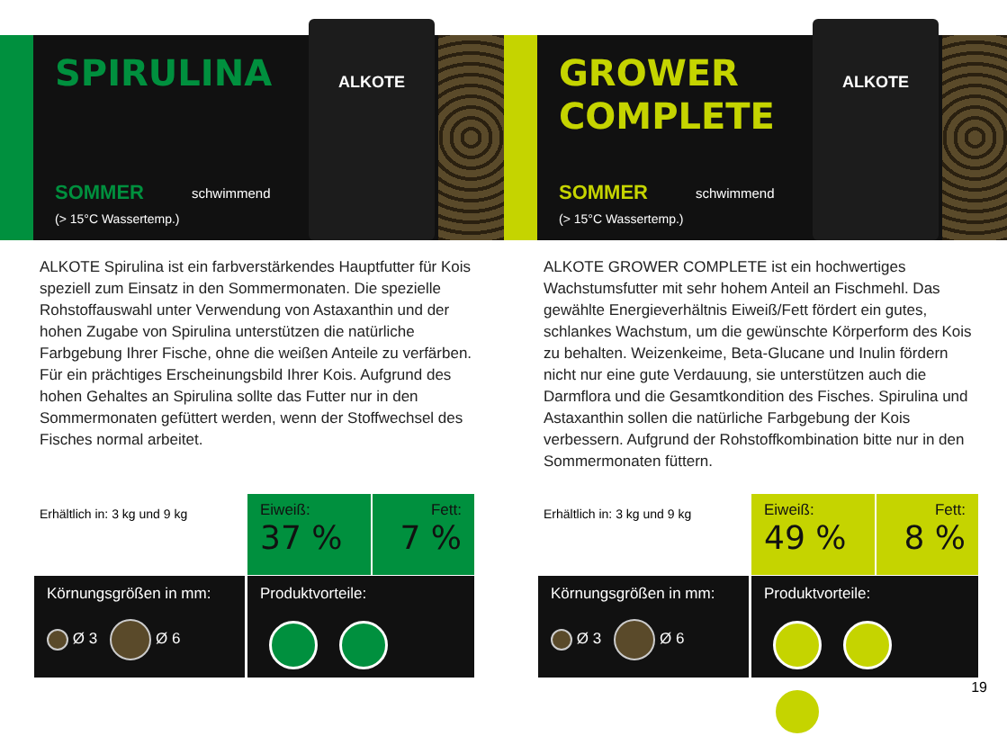SPIRULINA
SOMMER schwimmend
(> 15°C Wassertemp.)
ALKOTE
ALKOTE Spirulina ist ein farbverstärkendes Hauptfutter für Kois speziell zum Einsatz in den Sommermonaten. Die spezielle Rohstoffauswahl unter Verwendung von Astaxanthin und der hohen Zugabe von Spirulina unterstützen die natürliche Farbgebung Ihrer Fische, ohne die weißen Anteile zu verfärben. Für ein prächtiges Erscheinungsbild Ihrer Kois. Aufgrund des hohen Gehaltes an Spirulina sollte das Futter nur in den Sommermonaten gefüttert werden, wenn der Stoffwechsel des Fisches normal arbeitet.
Erhältlich in: 3 kg und 9 kg
Eiweiß:
37 %
Fett:
7 %
Körnungsgrößen in mm:
Ø 3 Ø 6
Produktvorteile:
GROWER
COMPLETE
SOMMER schwimmend
(> 15°C Wassertemp.)
ALKOTE
ALKOTE GROWER COMPLETE ist ein hochwertiges Wachstumsfutter mit sehr hohem Anteil an Fischmehl. Das gewählte Energieverhältnis Eiweiß/Fett fördert ein gutes, schlankes Wachstum, um die gewünschte Körperform des Kois zu behalten. Weizenkeime, Beta-Glucane und Inulin fördern nicht nur eine gute Verdauung, sie unterstützen auch die Darmflora und die Gesamtkondition des Fisches. Spirulina und Astaxanthin sollen die natürliche Farbgebung der Kois verbessern. Aufgrund der Rohstoffkombination bitte nur in den Sommermonaten füttern.
Erhältlich in: 3 kg und 9 kg
Eiweiß:
49 %
Fett:
8 %
Körnungsgrößen in mm:
Ø 3 Ø 6
Produktvorteile:
19